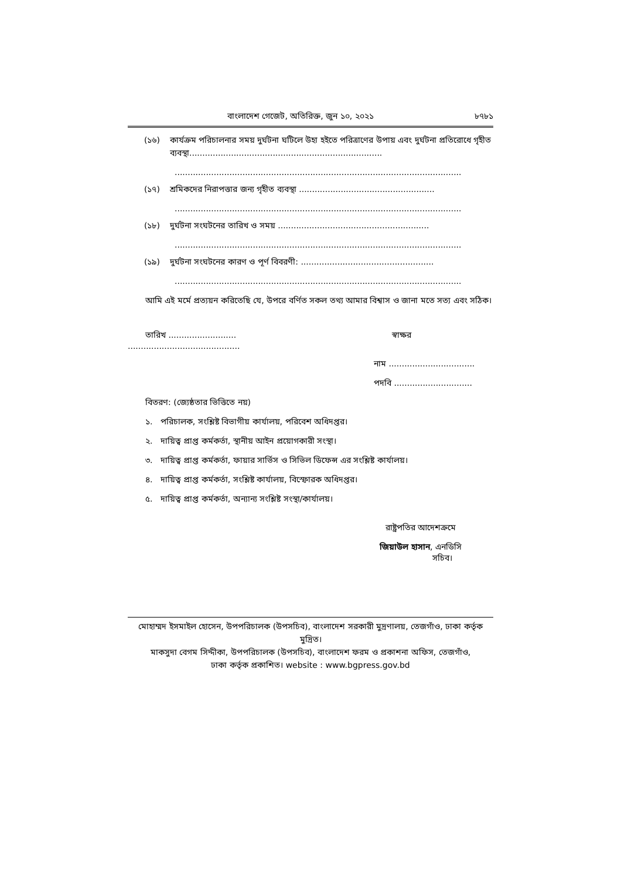বাংলাদেশ গেজেট, অতিরিক্ত, জুন ১০, ২০২১ ৮৭৮১
(১৬) কার্যক্রম পরিচালনার সময় দুর্ঘটনা ঘটিলে উহা হইতে পরিত্রাণের উপায় এবং দুর্ঘটনা প্রতিরোধে গৃহীত ব্যবস্থা..........................................................................
..............................................................................................................
(১৭) শ্রমিকদের নিরাপত্তার জন্য গৃহীত ব্যবস্থা ....................................................
..............................................................................................................
(১৮) দুর্ঘটনা সংঘটনের তারিখ ও সময় ..........................................................
..............................................................................................................
(১৯) দুর্ঘটনা সংঘটনের কারণ ও পূর্ণ বিবরণী: ...................................................
..............................................................................................................
আমি এই মর্মে প্রত্যয়ন করিতেছি যে, উপরে বর্ণিত সকল তথ্য আমার বিশ্বাস ও জানা মতে সত্য এবং সঠিক।
তারিখ .......................... স্বাক্ষর
...........................................
নাম .................................
পদবি ..............................
বিতরণ: (জ্যেষ্ঠতার ভিত্তিতে নয়)
১. পরিচালক, সংশ্লিষ্ট বিভাগীয় কার্যালয়, পরিবেশ অধিদপ্তর।
২. দায়িত্ব প্রাপ্ত কর্মকর্তা, স্থানীয় আইন প্রয়োগকারী সংস্থা।
৩. দায়িত্ব প্রাপ্ত কর্মকর্তা, ফায়ার সার্ভিস ও সিভিল ডিফেন্স এর সংশ্লিষ্ট কার্যালয়।
৪. দায়িত্ব প্রাপ্ত কর্মকর্তা, সংশ্লিষ্ট কার্যালয়, বিস্ফোরক অধিদপ্তর।
৫. দায়িত্ব প্রাপ্ত কর্মকর্তা, অন্যান্য সংশ্লিষ্ট সংস্থা/কার্যালয়।
রাষ্ট্রপতির আদেশক্রমে
জিয়াউল হাসান, এনডিসি
সচিব।
মোহাম্মদ ইসমাইল হোসেন, উপপরিচালক (উপসচিব), বাংলাদেশ সরকারী মুদ্রণালয়, তেজগাঁও, ঢাকা কর্তৃক মুদ্রিত।
মাকসুদা বেগম সিদ্দীকা, উপপরিচালক (উপসচিব), বাংলাদেশ ফরম ও প্রকাশনা অফিস, তেজগাঁও,
ঢাকা কর্তৃক প্রকাশিত। website : www.bgpress.gov.bd